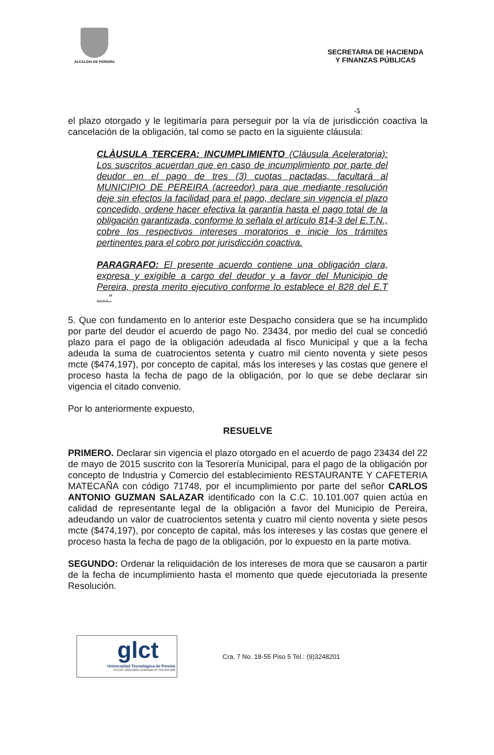ALCALDIA DE PEREIRA
SECRETARIA DE HACIENDA
Y FINANZAS PÚBLICAS
-5
el plazo otorgado y le legitimaría para perseguir por la vía de jurisdicción coactiva la cancelación de la obligación, tal como se pacto en la siguiente cláusula:
CLÀUSULA TERCERA: INCUMPLIMIENTO (Cláusula Aceleratoria): Los suscritos acuerdan que en caso de incumplimiento por parte del deudor en el pago de tres (3) cuotas pactadas, facultará al MUNICIPIO DE PEREIRA (acreedor) para que mediante resolución deje sin efectos la facilidad para el pago, declare sin vigencia el plazo concedido, ordene hacer efectiva la garantía hasta el pago total de la obligación garantizada, conforme lo señala el artículo 814-3 del E.T.N., cobre los respectivos intereses moratorios e inicie los trámites pertinentes para el cobro por jurisdicción coactiva.
PARAGRAFO: El presente acuerdo contiene una obligación clara, expresa y exigible a cargo del deudor y a favor del Municipio de Pereira, presta merito ejecutivo conforme lo establece el 828 del E.T ….”
5. Que con fundamento en lo anterior este Despacho considera que se ha incumplido por parte del deudor el acuerdo de pago No. 23434, por medio del cual se concedió plazo para el pago de la obligación adeudada al fisco Municipal y que a la fecha adeuda la suma de cuatrocientos setenta y cuatro mil ciento noventa y siete pesos mcte ($474,197), por concepto de capital, más los intereses y las costas que genere el proceso hasta la fecha de pago de la obligación, por lo que se debe declarar sin vigencia el citado convenio.
Por lo anteriormente expuesto,
RESUELVE
PRIMERO. Declarar sin vigencia el plazo otorgado en el acuerdo de pago 23434 del 22 de mayo de 2015 suscrito con la Tesorería Municipal, para el pago de la obligación por concepto de Industria y Comercio del establecimiento RESTAURANTE Y CAFETERIA MATECAÑA con código 71748, por el incumplimiento por parte del señor CARLOS ANTONIO GUZMAN SALAZAR identificado con la C.C. 10.101.007 quien actúa en calidad de representante legal de la obligación a favor del Municipio de Pereira, adeudando un valor de cuatrocientos setenta y cuatro mil ciento noventa y siete pesos mcte ($474,197), por concepto de capital, más los intereses y las costas que genere el proceso hasta la fecha de pago de la obligación, por lo expuesto en la parte motiva.
SEGUNDO: Ordenar la reliquidación de los intereses de mora que se causaron a partir de la fecha de incumplimiento hasta el momento que quede ejecutoriada la presente Resolución.
glct
Universidad Tecnológica de Pereira
NTCGP 1000:2009 certificado Nº SGCGP 008
Cra. 7 No. 18-55 Piso 5 Tel.: (9)3248201